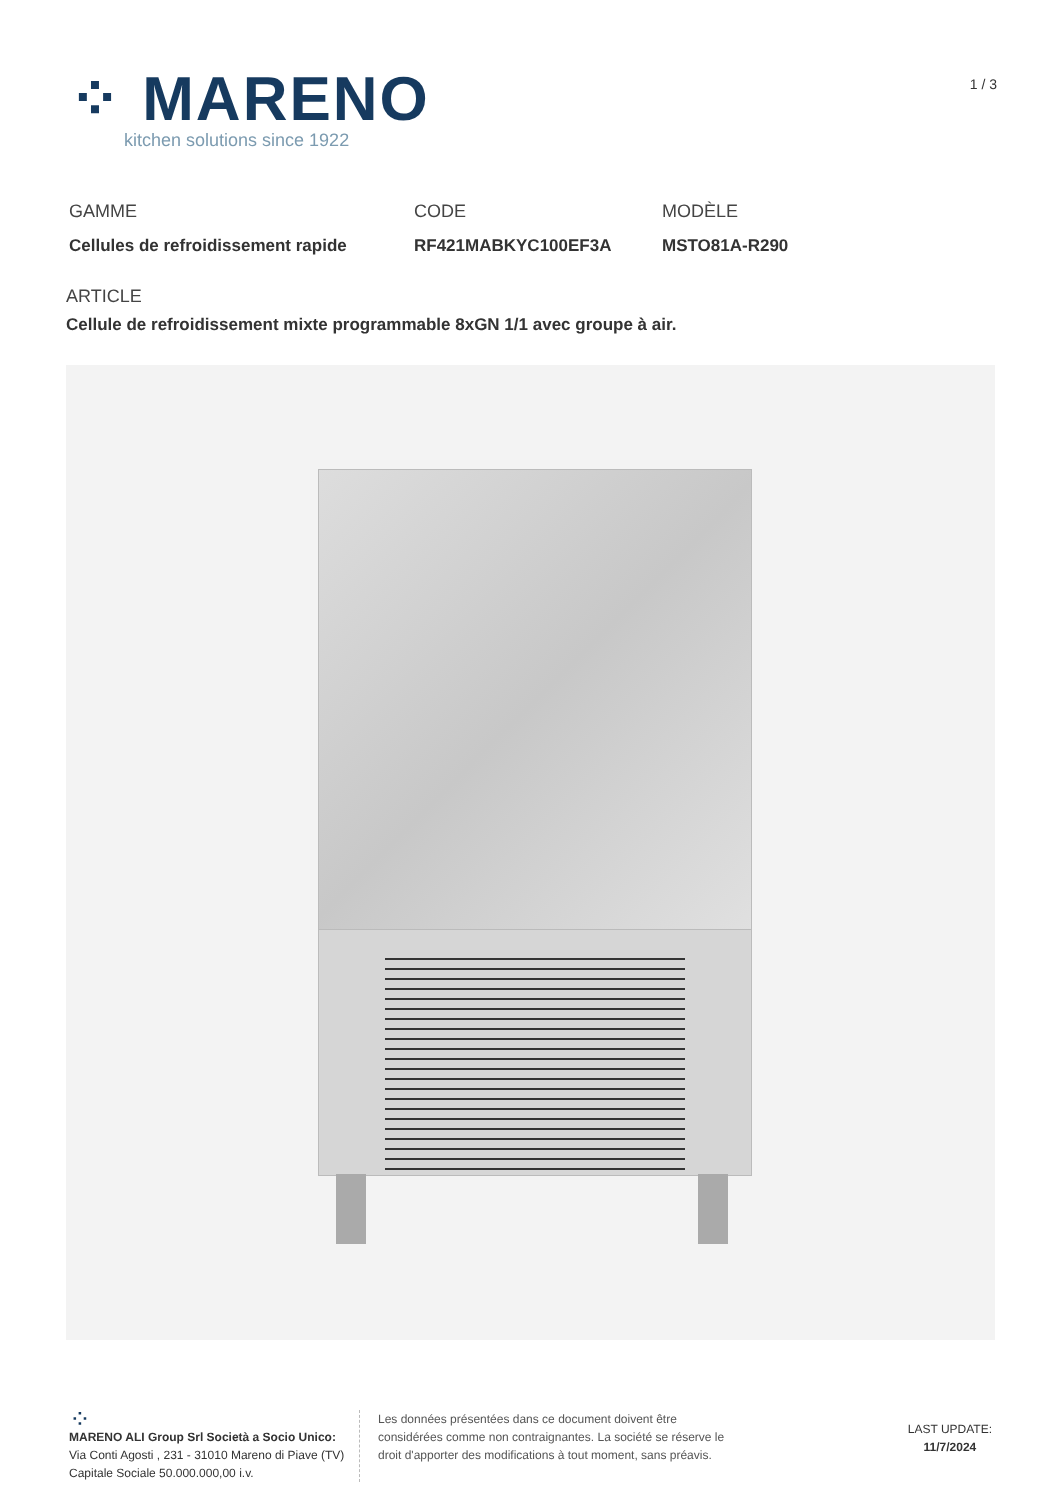⁘ MARENO
kitchen solutions since 1922
1 / 3
GAMME
Cellules de refroidissement rapide
CODE
RF421MABKYC100EF3A
MODÈLE
MSTO81A-R290
ARTICLE
Cellule de refroidissement mixte programmable 8xGN 1/1 avec groupe à air.
⁘
MARENO ALI Group Srl Società a Socio Unico:
Via Conti Agosti , 231 - 31010 Mareno di Piave (TV)
Capitale Sociale 50.000.000,00 i.v.
Les données présentées dans ce document doivent être considérées comme non contraignantes. La société se réserve le droit d'apporter des modifications à tout moment, sans préavis.
LAST UPDATE:
11/7/2024